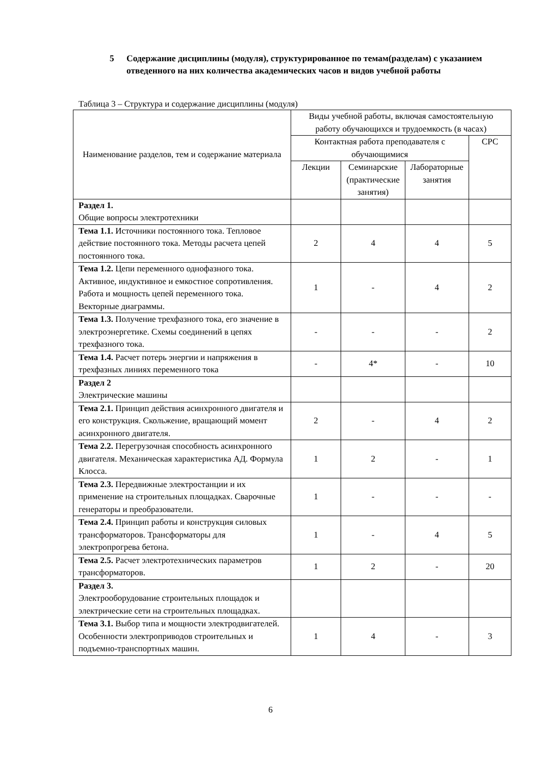5 Содержание дисциплины (модуля), структурированное по темам(разделам) с указанием отведенного на них количества академических часов и видов учебной работы
Таблица 3 – Структура и содержание дисциплины (модуля)
| Наименование разделов, тем и содержание материала | Виды учебной работы, включая самостоятельную работу обучающихся и трудоемкость (в часах) | | | |
| --- | --- | --- | --- | --- |
| | Контактная работа преподавателя с обучающимися | | | СРС |
| | Лекции | Семинарские (практические занятия) | Лабораторные занятия | |
| Раздел 1. Общие вопросы электротехники | | | | |
| Тема 1.1. Источники постоянного тока. Тепловое действие постоянного тока. Методы расчета цепей постоянного тока. | 2 | 4 | 4 | 5 |
| Тема 1.2. Цепи переменного однофазного тока. Активное, индуктивное и емкостное сопротивления. Работа и мощность цепей переменного тока. Векторные диаграммы. | 1 | - | 4 | 2 |
| Тема 1.3. Получение трехфазного тока, его значение в электроэнергетике. Схемы соединений в цепях трехфазного тока. | - | - | - | 2 |
| Тема 1.4. Расчет потерь энергии и напряжения в трехфазных линиях переменного тока | - | 4* | - | 10 |
| Раздел 2 Электрические машины | | | | |
| Тема 2.1. Принцип действия асинхронного двигателя и его конструкция. Скольжение, вращающий момент асинхронного двигателя. | 2 | - | 4 | 2 |
| Тема 2.2. Перегрузочная способность асинхронного двигателя. Механическая характеристика АД. Формула Клосса. | 1 | 2 | - | 1 |
| Тема 2.3. Передвижные электростанции и их применение на строительных площадках. Сварочные генераторы и преобразователи. | 1 | - | - | - |
| Тема 2.4. Принцип работы и конструкция силовых трансформаторов. Трансформаторы для электропрогрева бетона. | 1 | - | 4 | 5 |
| Тема 2.5. Расчет электротехнических параметров трансформаторов. | 1 | 2 | - | 20 |
| Раздел 3. Электрооборудование строительных площадок и электрические сети на строительных площадках. | | | | |
| Тема 3.1. Выбор типа и мощности электродвигателей. Особенности электроприводов строительных и подъемно-транспортных машин. | 1 | 4 | - | 3 |
6